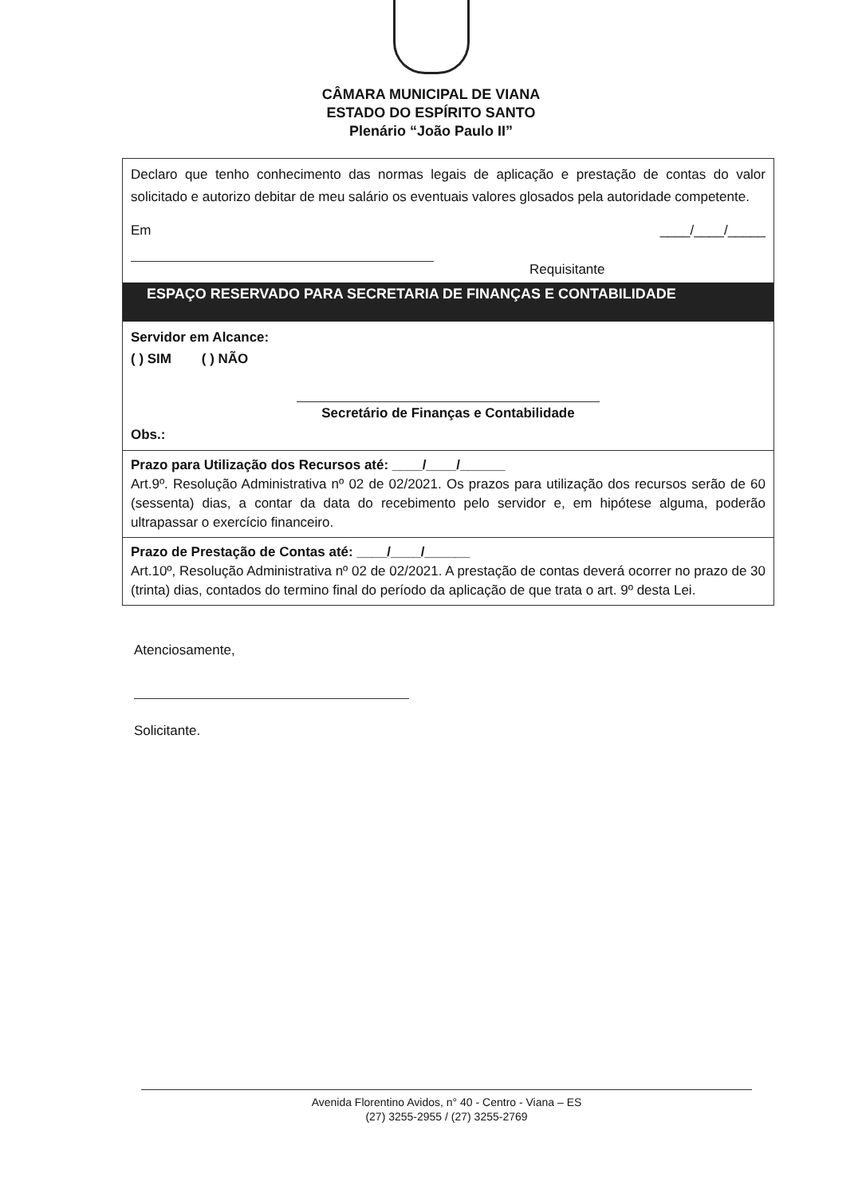CÂMARA MUNICIPAL DE VIANA
ESTADO DO ESPÍRITO SANTO
Plenário “João Paulo II”
Declaro que tenho conhecimento das normas legais de aplicação e prestação de contas do valor solicitado e autorizo debitar de meu salário os eventuais valores glosados pela autoridade competente.
Em ____/____/_____
Requisitante
ESPAÇO RESERVADO PARA SECRETARIA DE FINANÇAS E CONTABILIDADE
Servidor em Alcance:
( ) SIM ( ) NÃO
Secretário de Finanças e Contabilidade
Obs.:
Prazo para Utilização dos Recursos até: ____/____/______
Art.9º. Resolução Administrativa nº 02 de 02/2021. Os prazos para utilização dos recursos serão de 60 (sessenta) dias, a contar da data do recebimento pelo servidor e, em hipótese alguma, poderão ultrapassar o exercício financeiro.
Prazo de Prestação de Contas até: ____/____/______
Art.10º, Resolução Administrativa nº 02 de 02/2021. A prestação de contas deverá ocorrer no prazo de 30 (trinta) dias, contados do termino final do período da aplicação de que trata o art. 9º desta Lei.
Atenciosamente,
Solicitante.
Avenida Florentino Avidos, n° 40 - Centro - Viana – ES
(27) 3255-2955 / (27) 3255-2769